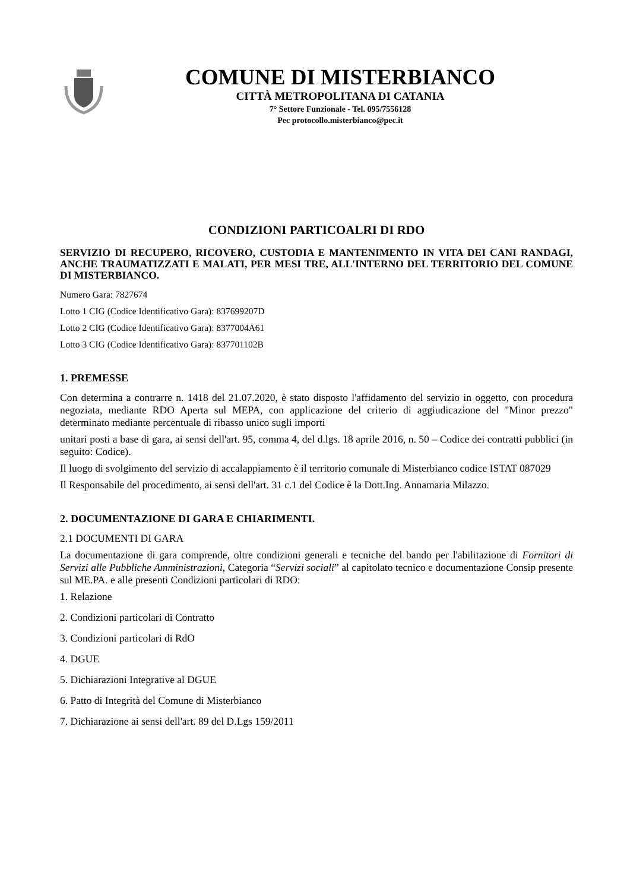COMUNE DI MISTERBIANCO
CITTÀ METROPOLITANA DI CATANIA
7° Settore Funzionale - Tel. 095/7556128
Pec protocollo.misterbianco@pec.it
CONDIZIONI PARTICOALRI DI RDO
SERVIZIO DI RECUPERO, RICOVERO, CUSTODIA E MANTENIMENTO IN VITA DEI CANI RANDAGI, ANCHE TRAUMATIZZATI E MALATI, PER MESI TRE, ALL'INTERNO DEL TERRITORIO DEL COMUNE DI MISTERBIANCO.
Numero Gara: 7827674
Lotto 1 CIG (Codice Identificativo Gara): 837699207D
Lotto 2 CIG (Codice Identificativo Gara): 8377004A61
Lotto 3 CIG (Codice Identificativo Gara): 837701102B
1. PREMESSE
Con determina a contrarre n. 1418 del 21.07.2020, è stato disposto l'affidamento del servizio in oggetto, con procedura negoziata, mediante RDO Aperta sul MEPA, con applicazione del criterio di aggiudicazione del "Minor prezzo" determinato mediante percentuale di ribasso unico sugli importi
unitari posti a base di gara, ai sensi dell'art. 95, comma 4, del d.lgs. 18 aprile 2016, n. 50 – Codice dei contratti pubblici (in seguito: Codice).
Il luogo di svolgimento del servizio di accalappiamento è il territorio comunale di Misterbianco codice ISTAT 087029
Il Responsabile del procedimento, ai sensi dell'art. 31 c.1 del Codice è la Dott.Ing. Annamaria Milazzo.
2. DOCUMENTAZIONE DI GARA E CHIARIMENTI.
2.1 DOCUMENTI DI GARA
La documentazione di gara comprende, oltre condizioni generali e tecniche del bando per l'abilitazione di Fornitori di Servizi alle Pubbliche Amministrazioni, Categoria “Servizi sociali” al capitolato tecnico e documentazione Consip presente sul ME.PA. e alle presenti Condizioni particolari di RDO:
1. Relazione
2. Condizioni particolari di Contratto
3. Condizioni particolari di RdO
4. DGUE
5. Dichiarazioni Integrative al DGUE
6. Patto di Integrità del Comune di Misterbianco
7. Dichiarazione ai sensi dell'art. 89 del D.Lgs 159/2011